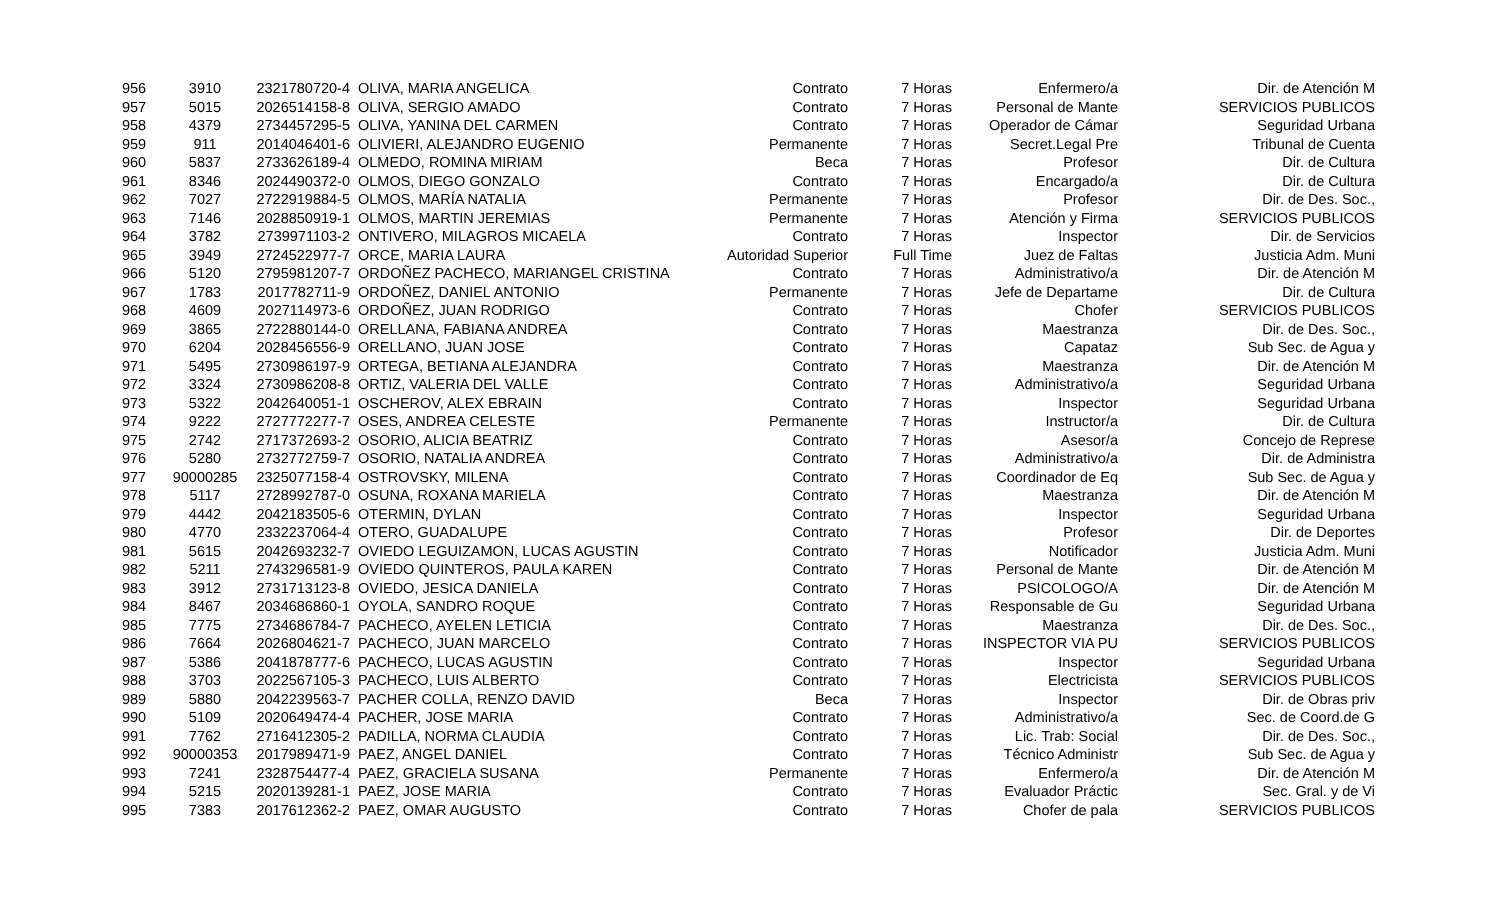| 956 | 3910 | 2321780720-4 | OLIVA, MARIA ANGELICA | Contrato | 7 Horas | Enfermero/a | Dir. de Atención M |
| 957 | 5015 | 2026514158-8 | OLIVA, SERGIO AMADO | Contrato | 7 Horas | Personal de Mante | SERVICIOS PUBLICOS |
| 958 | 4379 | 2734457295-5 | OLIVA, YANINA DEL CARMEN | Contrato | 7 Horas | Operador de Cámar | Seguridad Urbana |
| 959 | 911 | 2014046401-6 | OLIVIERI, ALEJANDRO EUGENIO | Permanente | 7 Horas | Secret.Legal Pre | Tribunal de Cuenta |
| 960 | 5837 | 2733626189-4 | OLMEDO, ROMINA MIRIAM | Beca | 7 Horas | Profesor | Dir. de Cultura |
| 961 | 8346 | 2024490372-0 | OLMOS, DIEGO GONZALO | Contrato | 7 Horas | Encargado/a | Dir. de Cultura |
| 962 | 7027 | 2722919884-5 | OLMOS, MARÍA NATALIA | Permanente | 7 Horas | Profesor | Dir. de Des. Soc., |
| 963 | 7146 | 2028850919-1 | OLMOS, MARTIN JEREMIAS | Permanente | 7 Horas | Atención y Firma | SERVICIOS PUBLICOS |
| 964 | 3782 | 2739971103-2 | ONTIVERO, MILAGROS MICAELA | Contrato | 7 Horas | Inspector | Dir. de Servicios |
| 965 | 3949 | 2724522977-7 | ORCE, MARIA LAURA | Autoridad Superior | Full Time | Juez de Faltas | Justicia Adm. Muni |
| 966 | 5120 | 2795981207-7 | ORDOÑEZ PACHECO, MARIANGEL CRISTINA | Contrato | 7 Horas | Administrativo/a | Dir. de Atención M |
| 967 | 1783 | 2017782711-9 | ORDOÑEZ, DANIEL ANTONIO | Permanente | 7 Horas | Jefe de Departame | Dir. de Cultura |
| 968 | 4609 | 2027114973-6 | ORDOÑEZ, JUAN RODRIGO | Contrato | 7 Horas | Chofer | SERVICIOS PUBLICOS |
| 969 | 3865 | 2722880144-0 | ORELLANA, FABIANA ANDREA | Contrato | 7 Horas | Maestranza | Dir. de Des. Soc., |
| 970 | 6204 | 2028456556-9 | ORELLANO, JUAN JOSE | Contrato | 7 Horas | Capataz | Sub Sec. de Agua y |
| 971 | 5495 | 2730986197-9 | ORTEGA, BETIANA ALEJANDRA | Contrato | 7 Horas | Maestranza | Dir. de Atención M |
| 972 | 3324 | 2730986208-8 | ORTIZ, VALERIA DEL VALLE | Contrato | 7 Horas | Administrativo/a | Seguridad Urbana |
| 973 | 5322 | 2042640051-1 | OSCHEROV, ALEX EBRAIN | Contrato | 7 Horas | Inspector | Seguridad Urbana |
| 974 | 9222 | 2727772277-7 | OSES, ANDREA CELESTE | Permanente | 7 Horas | Instructor/a | Dir. de Cultura |
| 975 | 2742 | 2717372693-2 | OSORIO, ALICIA BEATRIZ | Contrato | 7 Horas | Asesor/a | Concejo de Represe |
| 976 | 5280 | 2732772759-7 | OSORIO, NATALIA ANDREA | Contrato | 7 Horas | Administrativo/a | Dir. de Administra |
| 977 | 90000285 | 2325077158-4 | OSTROVSKY, MILENA | Contrato | 7 Horas | Coordinador de Eq | Sub Sec. de Agua y |
| 978 | 5117 | 2728992787-0 | OSUNA, ROXANA MARIELA | Contrato | 7 Horas | Maestranza | Dir. de Atención M |
| 979 | 4442 | 2042183505-6 | OTERMIN, DYLAN | Contrato | 7 Horas | Inspector | Seguridad Urbana |
| 980 | 4770 | 2332237064-4 | OTERO, GUADALUPE | Contrato | 7 Horas | Profesor | Dir. de Deportes |
| 981 | 5615 | 2042693232-7 | OVIEDO LEGUIZAMON, LUCAS AGUSTIN | Contrato | 7 Horas | Notificador | Justicia Adm. Muni |
| 982 | 5211 | 2743296581-9 | OVIEDO QUINTEROS, PAULA KAREN | Contrato | 7 Horas | Personal de Mante | Dir. de Atención M |
| 983 | 3912 | 2731713123-8 | OVIEDO, JESICA DANIELA | Contrato | 7 Horas | PSICOLOGO/A | Dir. de Atención M |
| 984 | 8467 | 2034686860-1 | OYOLA, SANDRO ROQUE | Contrato | 7 Horas | Responsable de Gu | Seguridad Urbana |
| 985 | 7775 | 2734686784-7 | PACHECO, AYELEN LETICIA | Contrato | 7 Horas | Maestranza | Dir. de Des. Soc., |
| 986 | 7664 | 2026804621-7 | PACHECO, JUAN MARCELO | Contrato | 7 Horas | INSPECTOR VIA PU | SERVICIOS PUBLICOS |
| 987 | 5386 | 2041878777-6 | PACHECO, LUCAS AGUSTIN | Contrato | 7 Horas | Inspector | Seguridad Urbana |
| 988 | 3703 | 2022567105-3 | PACHECO, LUIS ALBERTO | Contrato | 7 Horas | Electricista | SERVICIOS PUBLICOS |
| 989 | 5880 | 2042239563-7 | PACHER COLLA, RENZO DAVID | Beca | 7 Horas | Inspector | Dir. de Obras priv |
| 990 | 5109 | 2020649474-4 | PACHER, JOSE MARIA | Contrato | 7 Horas | Administrativo/a | Sec. de Coord.de G |
| 991 | 7762 | 2716412305-2 | PADILLA, NORMA CLAUDIA | Contrato | 7 Horas | Lic. Trab: Social | Dir. de Des. Soc., |
| 992 | 90000353 | 2017989471-9 | PAEZ, ANGEL DANIEL | Contrato | 7 Horas | Técnico Administr | Sub Sec. de Agua y |
| 993 | 7241 | 2328754477-4 | PAEZ, GRACIELA SUSANA | Permanente | 7 Horas | Enfermero/a | Dir. de Atención M |
| 994 | 5215 | 2020139281-1 | PAEZ, JOSE MARIA | Contrato | 7 Horas | Evaluador Práctic | Sec. Gral. y de Vi |
| 995 | 7383 | 2017612362-2 | PAEZ, OMAR AUGUSTO | Contrato | 7 Horas | Chofer de pala | SERVICIOS PUBLICOS |